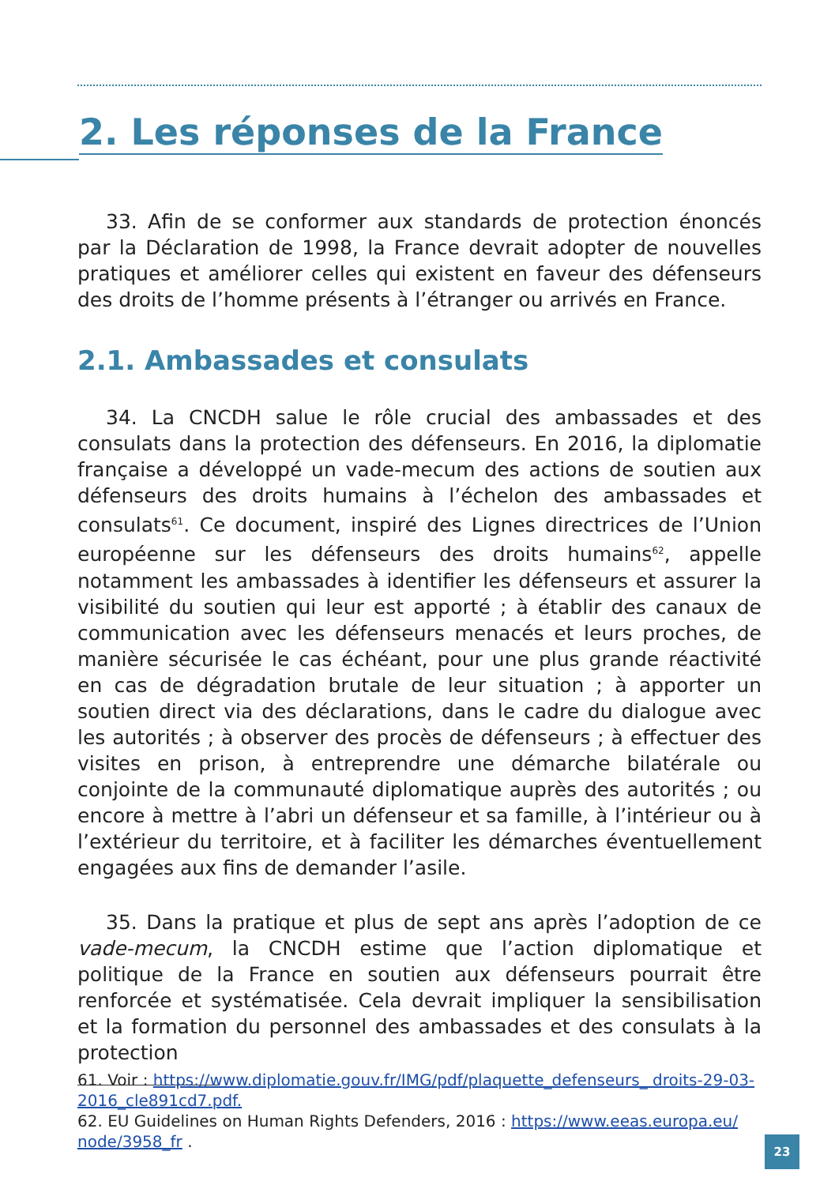2. Les réponses de la France
33. Afin de se conformer aux standards de protection énoncés par la Déclaration de 1998, la France devrait adopter de nouvelles pratiques et améliorer celles qui existent en faveur des défenseurs des droits de l’homme présents à l’étranger ou arrivés en France.
2.1. Ambassades et consulats
34. La CNCDH salue le rôle crucial des ambassades et des consulats dans la protection des défenseurs. En 2016, la diplomatie française a développé un vade-mecum des actions de soutien aux défenseurs des droits humains à l’échelon des ambassades et consulats<sup>61</sup>. Ce document, inspiré des Lignes directrices de l’Union européenne sur les défenseurs des droits humains<sup>62</sup>, appelle notamment les ambassades à identifier les défenseurs et assurer la visibilité du soutien qui leur est apporté ; à établir des canaux de communication avec les défenseurs menacés et leurs proches, de manière sécurisée le cas échéant, pour une plus grande réactivité en cas de dégradation brutale de leur situation ; à apporter un soutien direct via des déclarations, dans le cadre du dialogue avec les autorités ; à observer des procès de défenseurs ; à effectuer des visites en prison, à entreprendre une démarche bilatérale ou conjointe de la communauté diplomatique auprès des autorités ; ou encore à mettre à l’abri un défenseur et sa famille, à l’intérieur ou à l’extérieur du territoire, et à faciliter les démarches éventuellement engagées aux fins de demander l’asile.
35. Dans la pratique et plus de sept ans après l’adoption de ce vade-mecum, la CNCDH estime que l’action diplomatique et politique de la France en soutien aux défenseurs pourrait être renforcée et systématisée. Cela devrait impliquer la sensibilisation et la formation du personnel des ambassades et des consulats à la protection
61. Voir : https://www.diplomatie.gouv.fr/IMG/pdf/plaquette_defenseurs_ droits-29-03-2016_cle891cd7.pdf.
62. EU Guidelines on Human Rights Defenders, 2016 : https://www.eeas.europa.eu/ node/3958_fr .
23